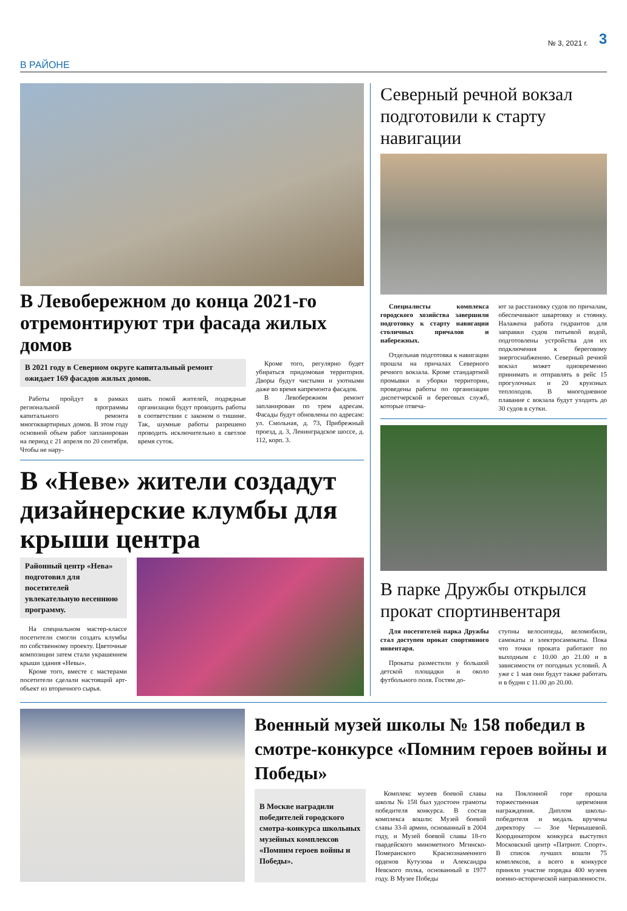№ 3, 2021 г. 3
В РАЙОНЕ
В Левобережном до конца 2021-го отремонтируют три фасада жилых домов
В 2021 году в Северном округе капитальный ремонт ожидает 169 фасадов жилых домов.
Работы пройдут в рамках региональной программы капитального ремонта многоквартирных домов. В этом году основной объем работ запланирован на период с 21 апреля по 20 сентября. Чтобы не нару-
шать покой жителей, подрядные организации будут проводить работы в соответствии с законом о тишине. Так, шумные работы разрешено проводить исключительно в светлое время суток.
Кроме того, регулярно будет убираться придомовая территория. Дворы будут чистыми и уютными даже во время капремонта фасадов.
В Левобережном ремонт запланирован по трем адресам. Фасады будут обновлены по адресам: ул. Смольная, д. 73, Прибрежный проезд, д. 3, Ленинградское шоссе, д. 112, корп. 3.
В «Неве» жители создадут дизайнерские клумбы для крыши центра
Районный центр «Нева» подготовил для посетителей увлекательную весеннюю программу.
На специальном мастер-классе посетители смогли создать клумбы по собственному проекту. Цветочные композиции затем стали украшением крыши здания «Невы».
Кроме того, вместе с мастерами посетители сделали настоящий арт-объект из вторичного сырья.
Северный речной вокзал подготовили к старту навигации
Специалисты комплекса городского хозяйства завершили подготовку к старту навигации столичных причалов и набережных.
Отдельная подготовка к навигации прошла на причалах Северного речного вокзала. Кроме стандартной промывки и уборки территории, проведены работы по организации диспетчерской и береговых служб, которые отвеча-
ют за расстановку судов по причалам, обеспечивают швартовку и стоянку. Налажена работа гидрантов для заправки судов питьевой водой, подготовлены устройства для их подключения к береговому энергоснабжению. Северный речной вокзал может одновременно принимать и отправлять в рейс 15 прогулочных и 20 круизных теплоходов. В многодневное плавание с вокзала будут уходить до 30 судов в сутки.
В парке Дружбы открылся прокат спортинвентаря
Для посетителей парка Дружбы стал доступен прокат спортивного инвентаря.
Прокаты разместили у большой детской площадки и около футбольного поля. Гостям до-
ступны велосипеды, веломобили, самокаты и электросамокаты. Пока что точки проката работают по выходным с 10.00 до 21.00 и в зависимости от погодных условий. А уже с 1 мая они будут также работать и в будни с 11.00 до 20.00.
Военный музей школы № 158 победил в смотре-конкурсе «Помним героев войны и Победы»
В Москве наградили победителей городского смотра-конкурса школьных музейных комплексов «Помним героев войны и Победы».
Комплекс музеев боевой славы школы № 158 был удостоен грамоты победителя конкурса. В состав комплекса вошли: Музей боевой славы 33-й армии, основанный в 2004 году, и Музей боевой славы 18-го гвардейского минометного Мгинско-Померанского Краснознаменного орденов Кутузова и Александра Невского полка, основанный в 1977 году. В Музее Победы
на Поклонной горе прошла торжественная церемония награждения. Диплом школы-победителя и медаль вручены директору — Зое Чернышевой. Координатором конкурса выступил Московский центр «Патриот. Спорт». В список лучших вошли 75 комплексов, а всего в конкурсе приняли участие порядка 400 музеев военно-исторической направленности.